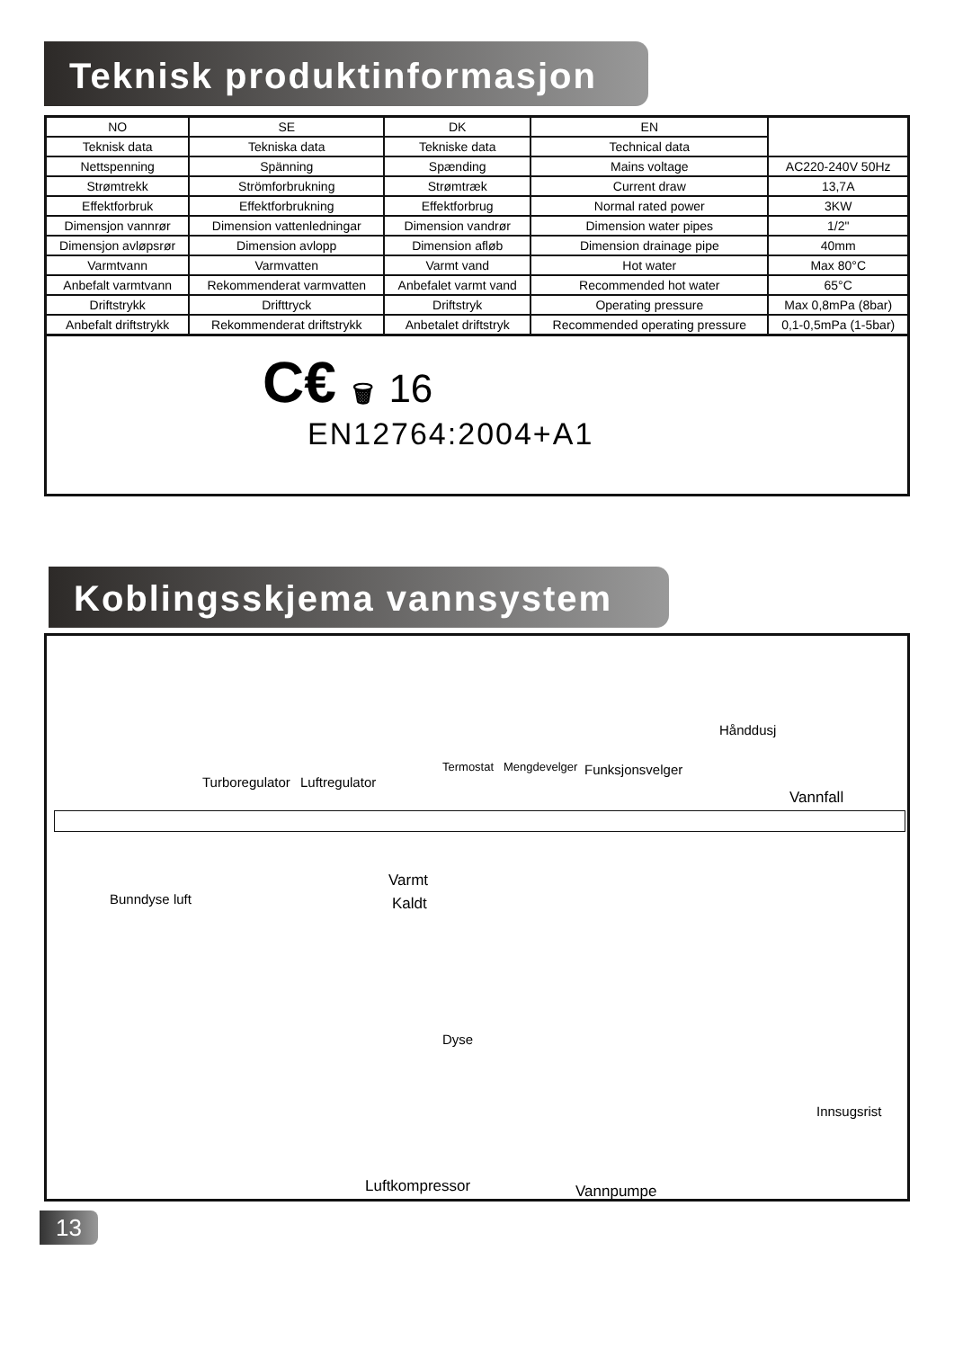Teknisk produktinformasjon
| NO | SE | DK | EN | |
| Teknisk data | Tekniska data | Tekniske data | Technical data | |
| Nettspenning | Spänning | Spænding | Mains voltage | AC220-240V 50Hz |
| Strømtrekk | Strömforbrukning | Strømtræk | Current draw | 13,7A |
| Effektforbruk | Effektforbrukning | Effektforbrug | Normal rated power | 3KW |
| Dimensjon vannrør | Dimension vattenledningar | Dimension vandrør | Dimension water pipes | 1/2" |
| Dimensjon avløpsrør | Dimension avlopp | Dimension afløb | Dimension drainage pipe | 40mm |
| Varmtvann | Varmvatten | Varmt vand | Hot water | Max 80°C |
| Anbefalt varmtvann | Rekommenderat varmvatten | Anbefalet varmt vand | Recommended hot water | 65°C |
| Driftstrykk | Drifttryck | Driftstryk | Operating pressure | Max 0,8mPa (8bar) |
| Anbefalt driftstrykk | Rekommenderat driftstrykk | Anbetalet driftstryk | Recommended operating pressure | 0,1-0,5mPa (1-5bar) |
C€ 🗑 16
EN12764:2004+A1
Koblingsskjema vannsystem
Hånddusj
Termostat Mengdevelger Funksjonsvelger
Turboregulator Luftregulator
Vannfall
Bunndyse luft
Varmt
Kaldt
Dyse
Innsugsrist
Luftkompressor Vannpumpe
13